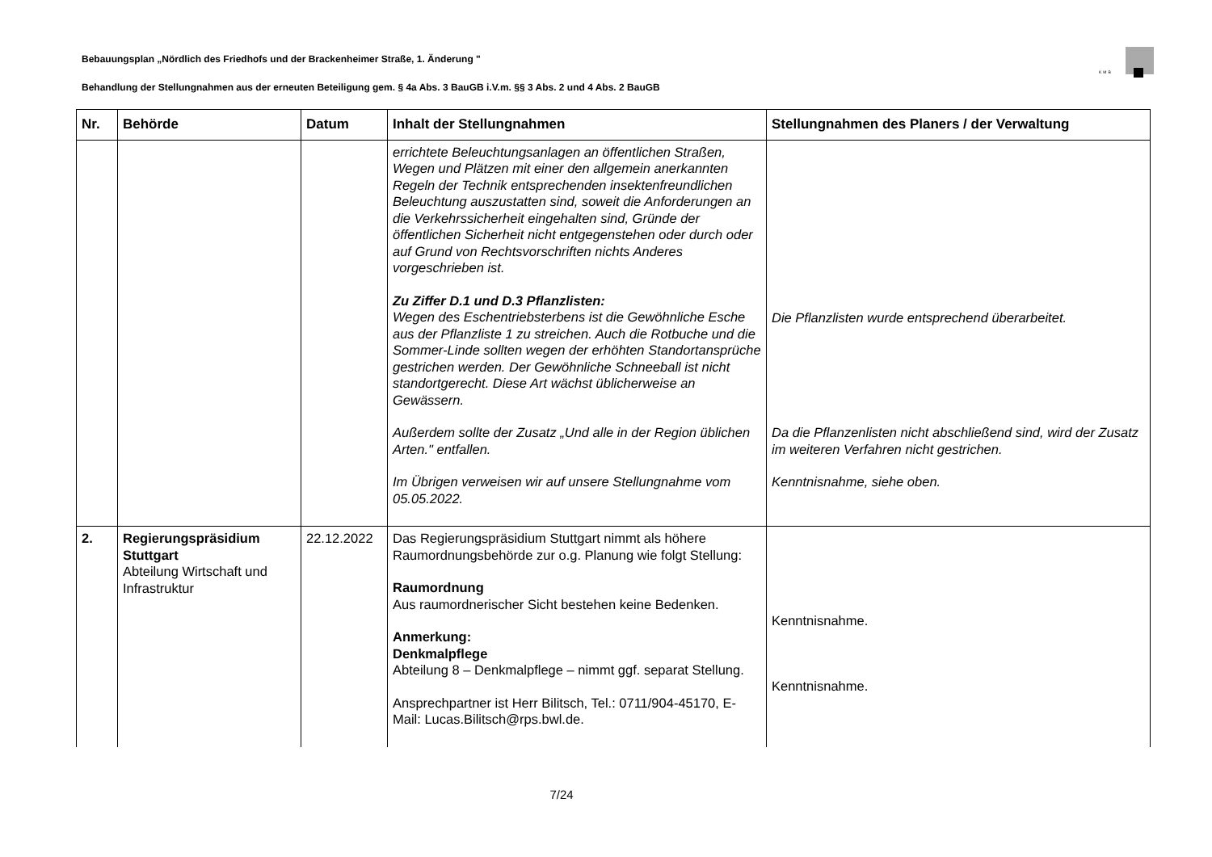Bebauungsplan „Nördlich des Friedhofs und der Brackenheimer Straße, 1. Änderung "
KMB
Behandlung der Stellungnahmen aus der erneuten Beteiligung gem. § 4a Abs. 3 BauGB i.V.m. §§ 3 Abs. 2 und 4 Abs. 2 BauGB
| Nr. | Behörde | Datum | Inhalt der Stellungnahmen | Stellungnahmen des Planers / der Verwaltung |
| --- | --- | --- | --- | --- |
| | | | errichtete Beleuchtungsanlagen an öffentlichen Straßen, Wegen und Plätzen mit einer den allgemein anerkannten Regeln der Technik entsprechenden insektenfreundlichen Beleuchtung auszustatten sind, soweit die Anforderungen an die Verkehrssicherheit eingehalten sind, Gründe der öffentlichen Sicherheit nicht entgegenstehen oder durch oder auf Grund von Rechtsvorschriften nichts Anderes vorgeschrieben ist. Zu Ziffer D.1 und D.3 Pflanzlisten: Wegen des Eschentriebsterbens ist die Gewöhnliche Esche aus der Pflanzliste 1 zu streichen. Auch die Rotbuche und die Sommer-Linde sollten wegen der erhöhten Standortansprüche gestrichen werden. Der Gewöhnliche Schneeball ist nicht standortgerecht. Diese Art wächst üblicherweise an Gewässern. Außerdem sollte der Zusatz „Und alle in der Region üblichen Arten." entfallen. Im Übrigen verweisen wir auf unsere Stellungnahme vom 05.05.2022. | Die Pflanzlisten wurde entsprechend überarbeitet. Da die Pflanzenlisten nicht abschließend sind, wird der Zusatz im weiteren Verfahren nicht gestrichen. Kenntnisnahme, siehe oben. |
| 2. | Regierungspräsidium Stuttgart Abteilung Wirtschaft und Infrastruktur | 22.12.2022 | Das Regierungspräsidium Stuttgart nimmt als höhere Raumordnungsbehörde zur o.g. Planung wie folgt Stellung: Raumordnung Aus raumordnerischer Sicht bestehen keine Bedenken. Anmerkung: Denkmalpflege Abteilung 8 – Denkmalpflege – nimmt ggf. separat Stellung. Ansprechpartner ist Herr Bilitsch, Tel.: 0711/904-45170, E-Mail: Lucas.Bilitsch@rps.bwl.de. | Kenntnisnahme. Kenntnisnahme. |
7/24